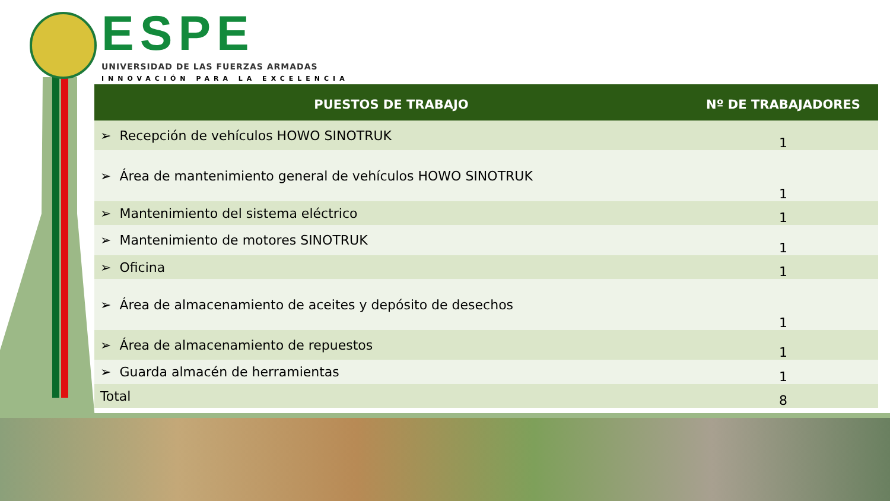ESPE
UNIVERSIDAD DE LAS FUERZAS ARMADAS
INNOVACIÓN PARA LA EXCELENCIA
| PUESTOS DE TRABAJO | Nº DE TRABAJADORES |
| --- | --- |
| ➢ Recepción de vehículos HOWO SINOTRUK | 1 |
| ➢ Área de mantenimiento general de vehículos HOWO SINOTRUK | 1 |
| ➢ Mantenimiento del sistema eléctrico | 1 |
| ➢ Mantenimiento de motores SINOTRUK | 1 |
| ➢ Oficina | 1 |
| ➢ Área de almacenamiento de aceites y depósito de desechos | 1 |
| ➢ Área de almacenamiento de repuestos | 1 |
| ➢ Guarda almacén de herramientas | 1 |
| Total | 8 |